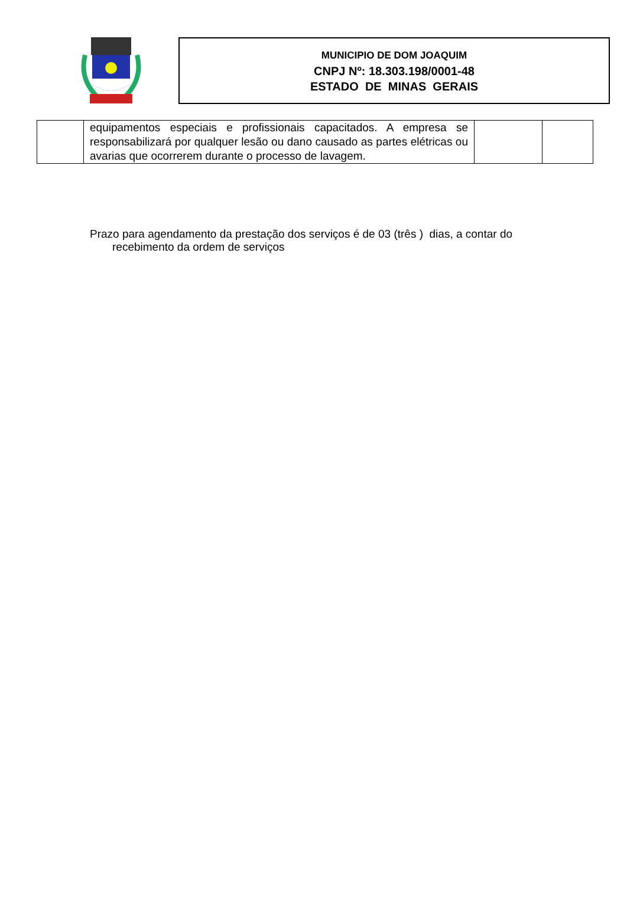MUNICIPIO DE DOM JOAQUIM
CNPJ Nº: 18.303.198/0001-48
ESTADO DE MINAS GERAIS
| | equipamentos especiais e profissionais capacitados. A empresa se responsabilizará por qualquer lesão ou dano causado as partes elétricas ou avarias que ocorrerem durante o processo de lavagem. | | |
Prazo para agendamento da prestação dos serviços é de 03 (três ) dias, a contar do
recebimento da ordem de serviços